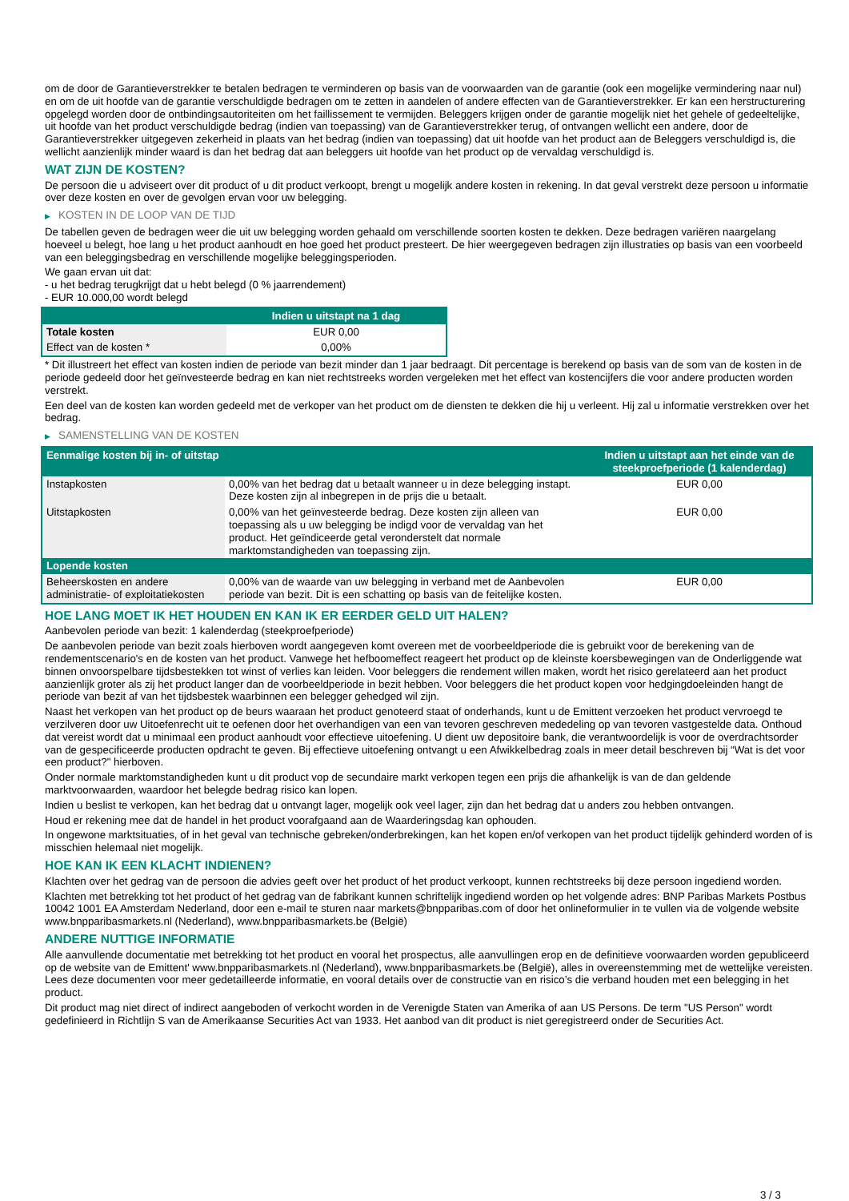om de door de Garantieverstrekker te betalen bedragen te verminderen op basis van de voorwaarden van de garantie (ook een mogelijke vermindering naar nul) en om de uit hoofde van de garantie verschuldigde bedragen om te zetten in aandelen of andere effecten van de Garantieverstrekker. Er kan een herstructurering opgelegd worden door de ontbindingsautoriteiten om het faillissement te vermijden. Beleggers krijgen onder de garantie mogelijk niet het gehele of gedeeltelijke, uit hoofde van het product verschuldigde bedrag (indien van toepassing) van de Garantieverstrekker terug, of ontvangen wellicht een andere, door de Garantieverstrekker uitgegeven zekerheid in plaats van het bedrag (indien van toepassing) dat uit hoofde van het product aan de Beleggers verschuldigd is, die wellicht aanzienlijk minder waard is dan het bedrag dat aan beleggers uit hoofde van het product op de vervaldag verschuldigd is.
WAT ZIJN DE KOSTEN?
De persoon die u adviseert over dit product of u dit product verkoopt, brengt u mogelijk andere kosten in rekening. In dat geval verstrekt deze persoon u informatie over deze kosten en over de gevolgen ervan voor uw belegging.
▶ KOSTEN IN DE LOOP VAN DE TIJD
De tabellen geven de bedragen weer die uit uw belegging worden gehaald om verschillende soorten kosten te dekken. Deze bedragen variëren naargelang hoeveel u belegt, hoe lang u het product aanhoudt en hoe goed het product presteert. De hier weergegeven bedragen zijn illustraties op basis van een voorbeeld van een beleggingsbedrag en verschillende mogelijke beleggingsperioden.
We gaan ervan uit dat:
- u het bedrag terugkrijgt dat u hebt belegd (0 % jaarrendement)
- EUR 10.000,00 wordt belegd
| | Indien u uitstapt na 1 dag |
| --- | --- |
| Totale kosten | EUR 0,00 |
| Effect van de kosten * | 0,00% |
* Dit illustreert het effect van kosten indien de periode van bezit minder dan 1 jaar bedraagt. Dit percentage is berekend op basis van de som van de kosten in de periode gedeeld door het geïnvesteerde bedrag en kan niet rechtstreeks worden vergeleken met het effect van kostencijfers die voor andere producten worden verstrekt.
Een deel van de kosten kan worden gedeeld met de verkoper van het product om de diensten te dekken die hij u verleent. Hij zal u informatie verstrekken over het bedrag.
▶ SAMENSTELLING VAN DE KOSTEN
| Eenmalige kosten bij in- of uitstap | | Indien u uitstapt aan het einde van de steekproefperiode (1 kalenderdag) |
| --- | --- | --- |
| Instapkosten | 0,00% van het bedrag dat u betaalt wanneer u in deze belegging instapt. Deze kosten zijn al inbegrepen in de prijs die u betaalt. | EUR 0,00 |
| Uitstapkosten | 0,00% van het geïnvesteerde bedrag. Deze kosten zijn alleen van toepassing als u uw belegging be indigd voor de vervaldag van het product. Het geïndiceerde getal veronderstelt dat normale marktomstandigheden van toepassing zijn. | EUR 0,00 |
| Lopende kosten | | |
| Beheerskosten en andere administratie- of exploitatiekosten | 0,00% van de waarde van uw belegging in verband met de Aanbevolen periode van bezit. Dit is een schatting op basis van de feitelijke kosten. | EUR 0,00 |
HOE LANG MOET IK HET HOUDEN EN KAN IK ER EERDER GELD UIT HALEN?
Aanbevolen periode van bezit: 1 kalenderdag (steekproefperiode)
De aanbevolen periode van bezit zoals hierboven wordt aangegeven komt overeen met de voorbeeldperiode die is gebruikt voor de berekening van de rendementscenario's en de kosten van het product. Vanwege het hefboomeffect reageert het product op de kleinste koersbewegingen van de Onderliggende wat binnen onvoorspelbare tijdsbestekken tot winst of verlies kan leiden. Voor beleggers die rendement willen maken, wordt het risico gerelateerd aan het product aanzienlijk groter als zij het product langer dan de voorbeeldperiode in bezit hebben. Voor beleggers die het product kopen voor hedgingdoeleinden hangt de periode van bezit af van het tijdsbestek waarbinnen een belegger gehedged wil zijn.
Naast het verkopen van het product op de beurs waaraan het product genoteerd staat of onderhands, kunt u de Emittent verzoeken het product vervroegd te verzilveren door uw Uitoefenrecht uit te oefenen door het overhandigen van een van tevoren geschreven mededeling op van tevoren vastgestelde data. Onthoud dat vereist wordt dat u minimaal een product aanhoudt voor effectieve uitoefening. U dient uw depositoire bank, die verantwoordelijk is voor de overdrachtsorder van de gespecificeerde producten opdracht te geven. Bij effectieve uitoefening ontvangt u een Afwikkelbedrag zoals in meer detail beschreven bij “Wat is det voor een product?" hierboven.
Onder normale marktomstandigheden kunt u dit product vop de secundaire markt verkopen tegen een prijs die afhankelijk is van de dan geldende marktvoorwaarden, waardoor het belegde bedrag risico kan lopen.
Indien u beslist te verkopen, kan het bedrag dat u ontvangt lager, mogelijk ook veel lager, zijn dan het bedrag dat u anders zou hebben ontvangen.
Houd er rekening mee dat de handel in het product voorafgaand aan de Waarderingsdag kan ophouden.
In ongewone marktsituaties, of in het geval van technische gebreken/onderbrekingen, kan het kopen en/of verkopen van het product tijdelijk gehinderd worden of is misschien helemaal niet mogelijk.
HOE KAN IK EEN KLACHT INDIENEN?
Klachten over het gedrag van de persoon die advies geeft over het product of het product verkoopt, kunnen rechtstreeks bij deze persoon ingediend worden.
Klachten met betrekking tot het product of het gedrag van de fabrikant kunnen schriftelijk ingediend worden op het volgende adres: BNP Paribas Markets Postbus 10042 1001 EA Amsterdam Nederland, door een e-mail te sturen naar markets@bnpparibas.com of door het onlineformulier in te vullen via de volgende website www.bnpparibasmarkets.nl (Nederland), www.bnpparibasmarkets.be (België)
ANDERE NUTTIGE INFORMATIE
Alle aanvullende documentatie met betrekking tot het product en vooral het prospectus, alle aanvullingen erop en de definitieve voorwaarden worden gepubliceerd op de website van de Emittent' www.bnpparibasmarkets.nl (Nederland), www.bnpparibasmarkets.be (België), alles in overeenstemming met de wettelijke vereisten. Lees deze documenten voor meer gedetailleerde informatie, en vooral details over de constructie van en risico’s die verband houden met een belegging in het product.
Dit product mag niet direct of indirect aangeboden of verkocht worden in de Verenigde Staten van Amerika of aan US Persons. De term "US Person" wordt gedefinieerd in Richtlijn S van de Amerikaanse Securities Act van 1933. Het aanbod van dit product is niet geregistreerd onder de Securities Act.
3 / 3